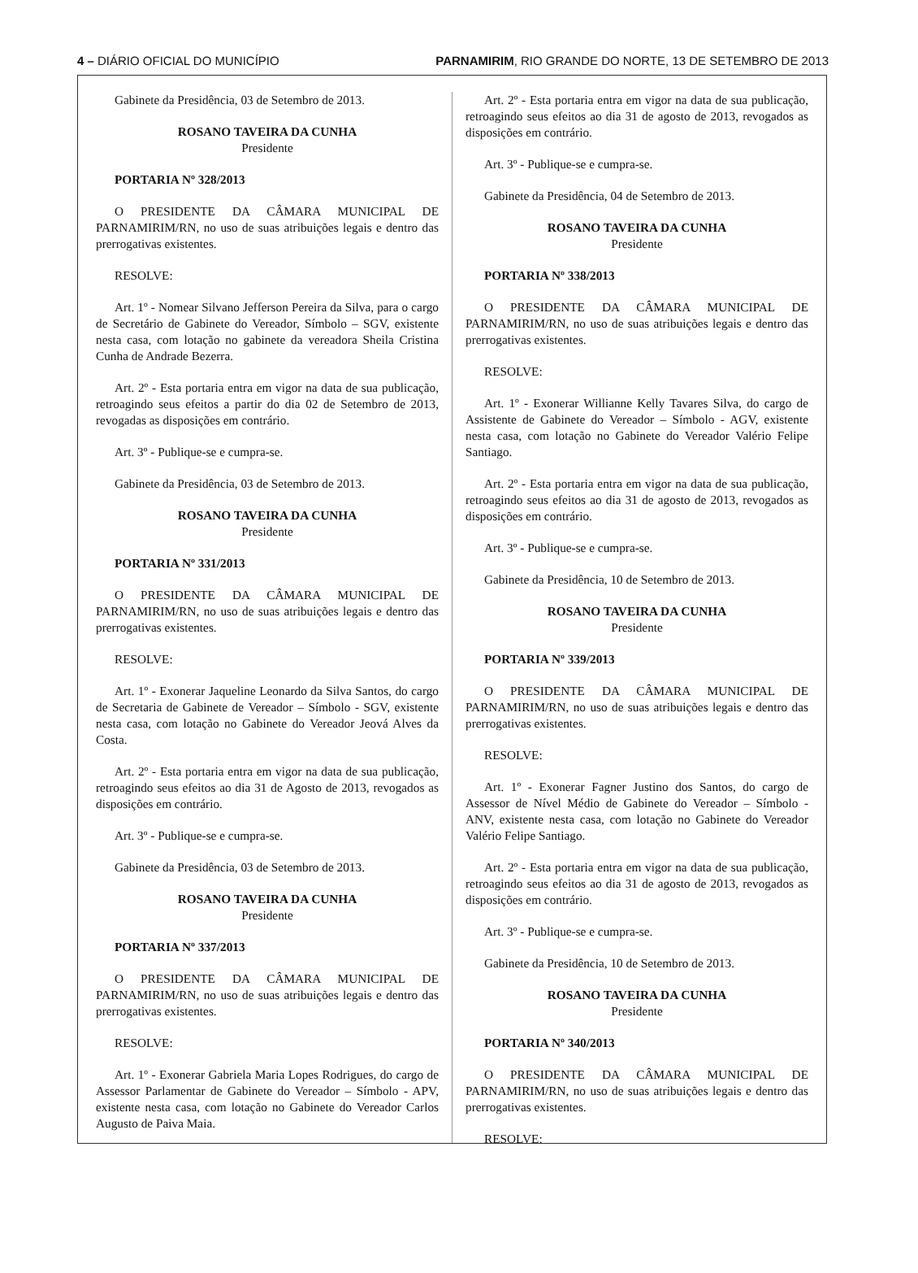4 – DIÁRIO OFICIAL DO MUNICÍPIO PARNAMIRIM, RIO GRANDE DO NORTE, 13 DE SETEMBRO DE 2013
Gabinete da Presidência, 03 de Setembro de 2013.
ROSANO TAVEIRA DA CUNHA
Presidente
PORTARIA Nº 328/2013
O PRESIDENTE DA CÂMARA MUNICIPAL DE PARNAMIRIM/RN, no uso de suas atribuições legais e dentro das prerrogativas existentes.
RESOLVE:
Art. 1º - Nomear Silvano Jefferson Pereira da Silva, para o cargo de Secretário de Gabinete do Vereador, Símbolo – SGV, existente nesta casa, com lotação no gabinete da vereadora Sheila Cristina Cunha de Andrade Bezerra.
Art. 2º - Esta portaria entra em vigor na data de sua publicação, retroagindo seus efeitos a partir do dia 02 de Setembro de 2013, revogadas as disposições em contrário.
Art. 3º - Publique-se e cumpra-se.
Gabinete da Presidência, 03 de Setembro de 2013.
ROSANO TAVEIRA DA CUNHA
Presidente
PORTARIA Nº 331/2013
O PRESIDENTE DA CÂMARA MUNICIPAL DE PARNAMIRIM/RN, no uso de suas atribuições legais e dentro das prerrogativas existentes.
RESOLVE:
Art. 1º - Exonerar Jaqueline Leonardo da Silva Santos, do cargo de Secretaria de Gabinete de Vereador – Símbolo - SGV, existente nesta casa, com lotação no Gabinete do Vereador Jeová Alves da Costa.
Art. 2º - Esta portaria entra em vigor na data de sua publicação, retroagindo seus efeitos ao dia 31 de Agosto de 2013, revogados as disposições em contrário.
Art. 3º - Publique-se e cumpra-se.
Gabinete da Presidência, 03 de Setembro de 2013.
ROSANO TAVEIRA DA CUNHA
Presidente
PORTARIA Nº 337/2013
O PRESIDENTE DA CÂMARA MUNICIPAL DE PARNAMIRIM/RN, no uso de suas atribuições legais e dentro das prerrogativas existentes.
RESOLVE:
Art. 1º - Exonerar Gabriela Maria Lopes Rodrigues, do cargo de Assessor Parlamentar de Gabinete do Vereador – Símbolo - APV, existente nesta casa, com lotação no Gabinete do Vereador Carlos Augusto de Paiva Maia.
Art. 2º - Esta portaria entra em vigor na data de sua publicação, retroagindo seus efeitos ao dia 31 de agosto de 2013, revogados as disposições em contrário.
Art. 3º - Publique-se e cumpra-se.
Gabinete da Presidência, 04 de Setembro de 2013.
ROSANO TAVEIRA DA CUNHA
Presidente
PORTARIA Nº 338/2013
O PRESIDENTE DA CÂMARA MUNICIPAL DE PARNAMIRIM/RN, no uso de suas atribuições legais e dentro das prerrogativas existentes.
RESOLVE:
Art. 1º - Exonerar Willianne Kelly Tavares Silva, do cargo de Assistente de Gabinete do Vereador – Símbolo - AGV, existente nesta casa, com lotação no Gabinete do Vereador Valério Felipe Santiago.
Art. 2º - Esta portaria entra em vigor na data de sua publicação, retroagindo seus efeitos ao dia 31 de agosto de 2013, revogados as disposições em contrário.
Art. 3º - Publique-se e cumpra-se.
Gabinete da Presidência, 10 de Setembro de 2013.
ROSANO TAVEIRA DA CUNHA
Presidente
PORTARIA Nº 339/2013
O PRESIDENTE DA CÂMARA MUNICIPAL DE PARNAMIRIM/RN, no uso de suas atribuições legais e dentro das prerrogativas existentes.
RESOLVE:
Art. 1º - Exonerar Fagner Justino dos Santos, do cargo de Assessor de Nível Médio de Gabinete do Vereador – Símbolo - ANV, existente nesta casa, com lotação no Gabinete do Vereador Valério Felipe Santiago.
Art. 2º - Esta portaria entra em vigor na data de sua publicação, retroagindo seus efeitos ao dia 31 de agosto de 2013, revogados as disposições em contrário.
Art. 3º - Publique-se e cumpra-se.
Gabinete da Presidência, 10 de Setembro de 2013.
ROSANO TAVEIRA DA CUNHA
Presidente
PORTARIA Nº 340/2013
O PRESIDENTE DA CÂMARA MUNICIPAL DE PARNAMIRIM/RN, no uso de suas atribuições legais e dentro das prerrogativas existentes.
RESOLVE: